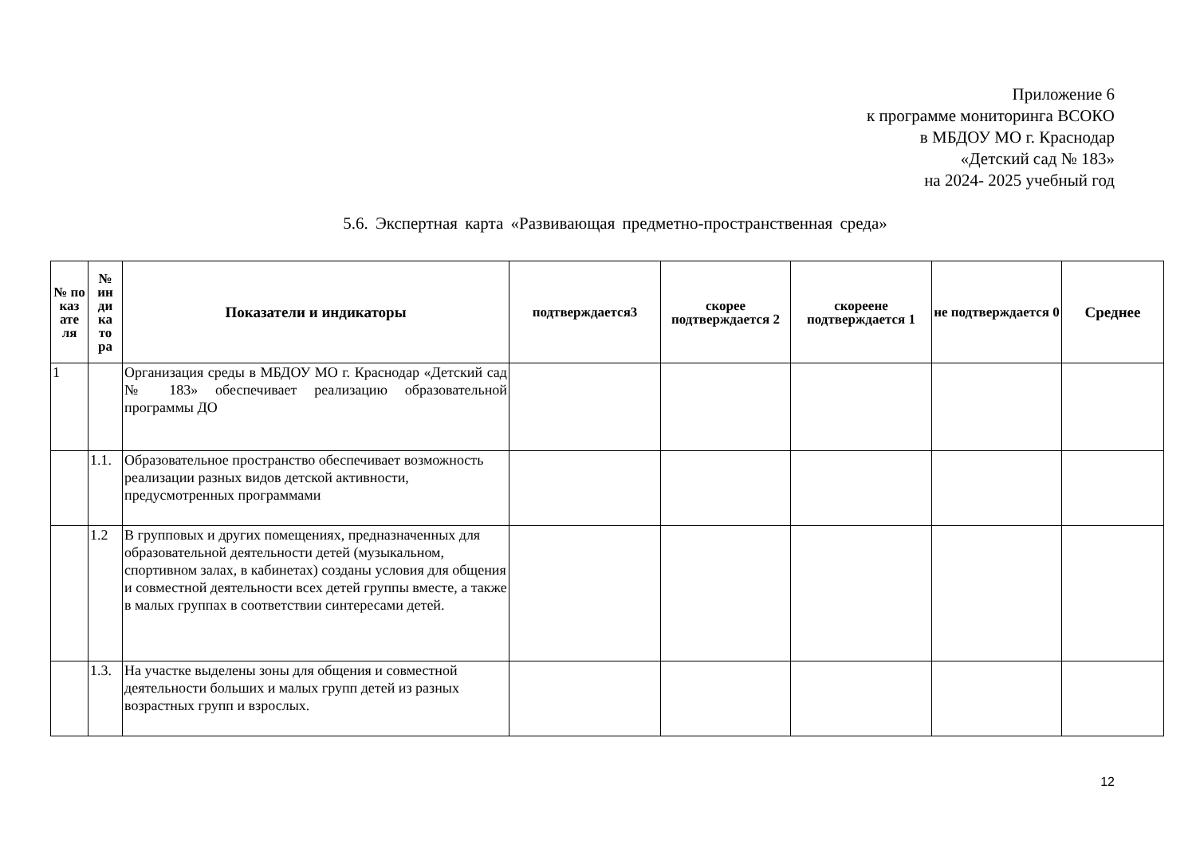Приложение 6
к программе мониторинга ВСОКО
в МБДОУ МО г. Краснодар
«Детский сад № 183»
на 2024- 2025 учебный год
5.6. Экспертная карта «Развивающая предметно-пространственная среда»
| № по каз ате ля | № ин ди ка то ра | Показатели и индикаторы | подтверждается3 | скорее подтверждается 2 | скореене подтверждается 1 | не подтверждается 0 | Среднее |
| --- | --- | --- | --- | --- | --- | --- | --- |
| 1 | | Организация среды в МБДОУ МО г. Краснодар «Детский сад № 183» обеспечивает реализацию образовательной программы ДО | | | | | |
| | 1.1. | Образовательное пространство обеспечивает возможность реализации разных видов детской активности, предусмотренных программами | | | | | |
| | 1.2 | В групповых и других помещениях, предназначенных для образовательной деятельности детей (музыкальном, спортивном залах, в кабинетах) созданы условия для общения и совместной деятельности всех детей группы вместе, а также в малых группах в соответствии синтересами детей. | | | | | |
| | 1.3. | На участке выделены зоны для общения и совместной деятельности больших и малых групп детей из разных возрастных групп и взрослых. | | | | | |
12